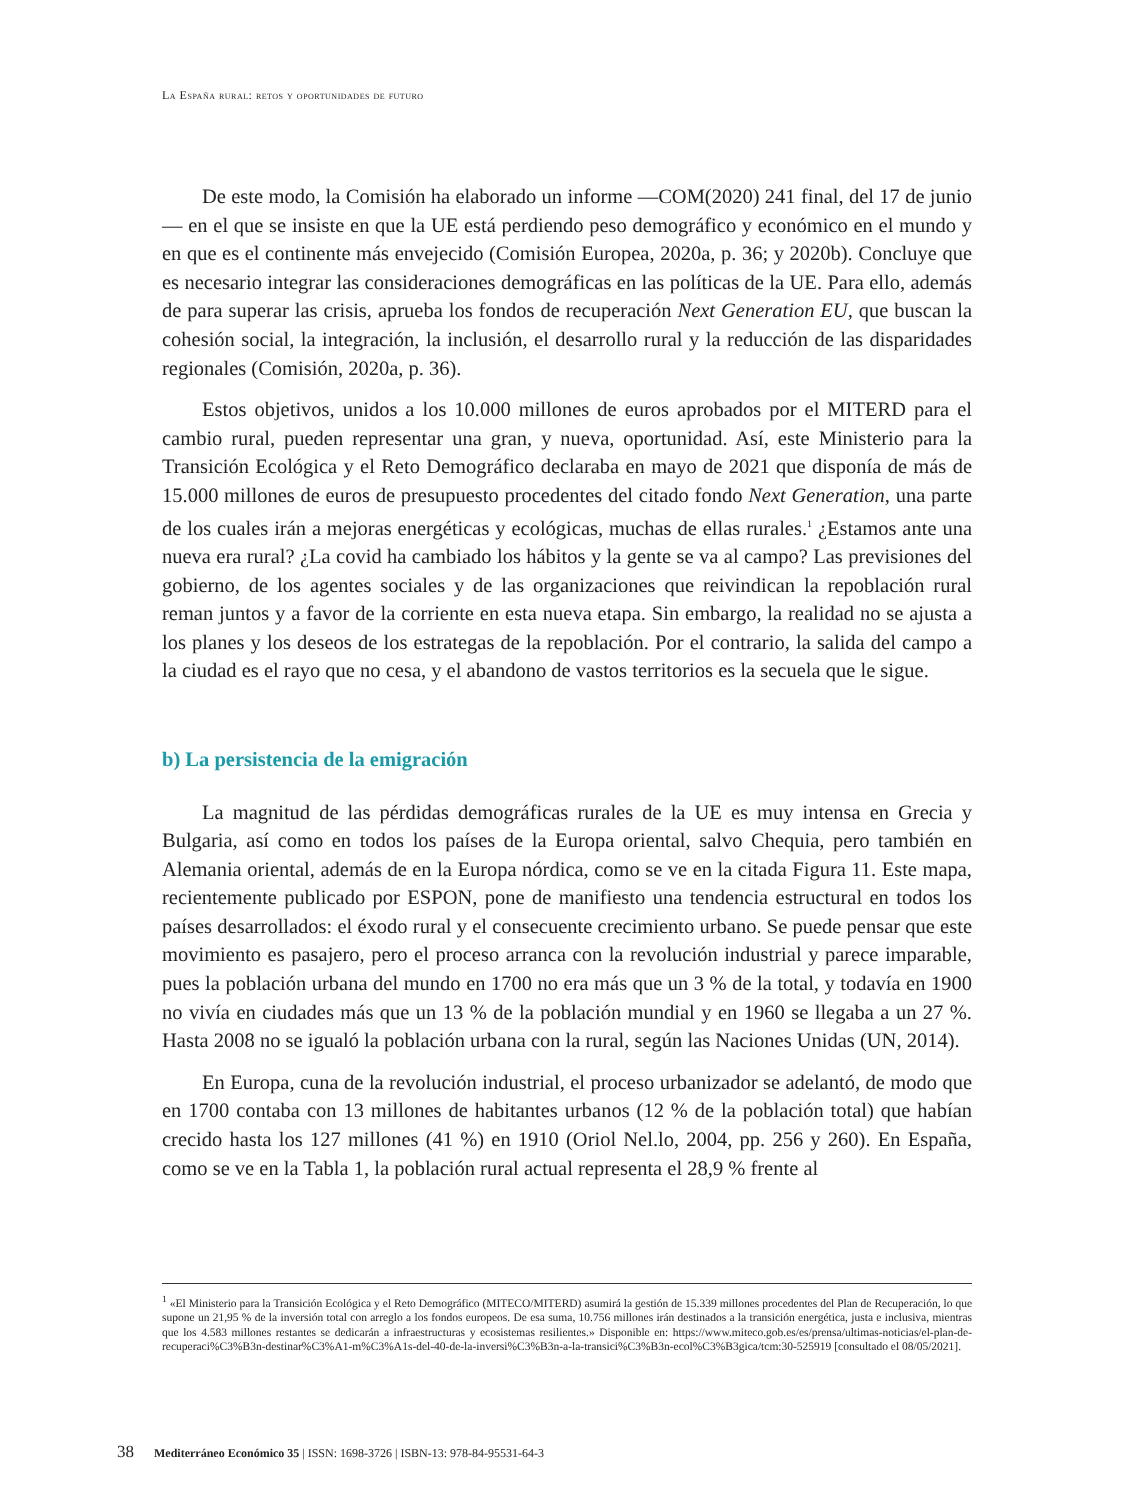La España rural: retos y oportunidades de futuro
De este modo, la Comisión ha elaborado un informe —COM(2020) 241 final, del 17 de junio— en el que se insiste en que la UE está perdiendo peso demográfico y económico en el mundo y en que es el continente más envejecido (Comisión Europea, 2020a, p. 36; y 2020b). Concluye que es necesario integrar las consideraciones demográficas en las políticas de la UE. Para ello, además de para superar las crisis, aprueba los fondos de recuperación Next Generation EU, que buscan la cohesión social, la integración, la inclusión, el desarrollo rural y la reducción de las disparidades regionales (Comisión, 2020a, p. 36).
Estos objetivos, unidos a los 10.000 millones de euros aprobados por el MITERD para el cambio rural, pueden representar una gran, y nueva, oportunidad. Así, este Ministerio para la Transición Ecológica y el Reto Demográfico declaraba en mayo de 2021 que disponía de más de 15.000 millones de euros de presupuesto procedentes del citado fondo Next Generation, una parte de los cuales irán a mejoras energéticas y ecológicas, muchas de ellas rurales.<sup>1</sup> ¿Estamos ante una nueva era rural? ¿La covid ha cambiado los hábitos y la gente se va al campo? Las previsiones del gobierno, de los agentes sociales y de las organizaciones que reivindican la repoblación rural reman juntos y a favor de la corriente en esta nueva etapa. Sin embargo, la realidad no se ajusta a los planes y los deseos de los estrategas de la repoblación. Por el contrario, la salida del campo a la ciudad es el rayo que no cesa, y el abandono de vastos territorios es la secuela que le sigue.
b) La persistencia de la emigración
La magnitud de las pérdidas demográficas rurales de la UE es muy intensa en Grecia y Bulgaria, así como en todos los países de la Europa oriental, salvo Chequia, pero también en Alemania oriental, además de en la Europa nórdica, como se ve en la citada Figura 11. Este mapa, recientemente publicado por ESPON, pone de manifiesto una tendencia estructural en todos los países desarrollados: el éxodo rural y el consecuente crecimiento urbano. Se puede pensar que este movimiento es pasajero, pero el proceso arranca con la revolución industrial y parece imparable, pues la población urbana del mundo en 1700 no era más que un 3 % de la total, y todavía en 1900 no vivía en ciudades más que un 13 % de la población mundial y en 1960 se llegaba a un 27 %. Hasta 2008 no se igualó la población urbana con la rural, según las Naciones Unidas (UN, 2014).
En Europa, cuna de la revolución industrial, el proceso urbanizador se adelantó, de modo que en 1700 contaba con 13 millones de habitantes urbanos (12 % de la población total) que habían crecido hasta los 127 millones (41 %) en 1910 (Oriol Nel.lo, 2004, pp. 256 y 260). En España, como se ve en la Tabla 1, la población rural actual representa el 28,9 % frente al
<sup>1</sup> «El Ministerio para la Transición Ecológica y el Reto Demográfico (MITECO/MITERD) asumirá la gestión de 15.339 millones procedentes del Plan de Recuperación, lo que supone un 21,95 % de la inversión total con arreglo a los fondos europeos. De esa suma, 10.756 millones irán destinados a la transición energética, justa e inclusiva, mientras que los 4.583 millones restantes se dedicarán a infraestructuras y ecosistemas resilientes.» Disponible en: https://www.miteco.gob.es/es/prensa/ultimas-noticias/el-plan-de-recuperaci%C3%B3n-destinar%C3%A1-m%C3%A1s-del-40-de-la-inversi%C3%B3n-a-la-transici%C3%B3n-ecol%C3%B3gica/tcm:30-525919 [consultado el 08/05/2021].
38 Mediterráneo Económico 35 | ISSN: 1698-3726 | ISBN-13: 978-84-95531-64-3